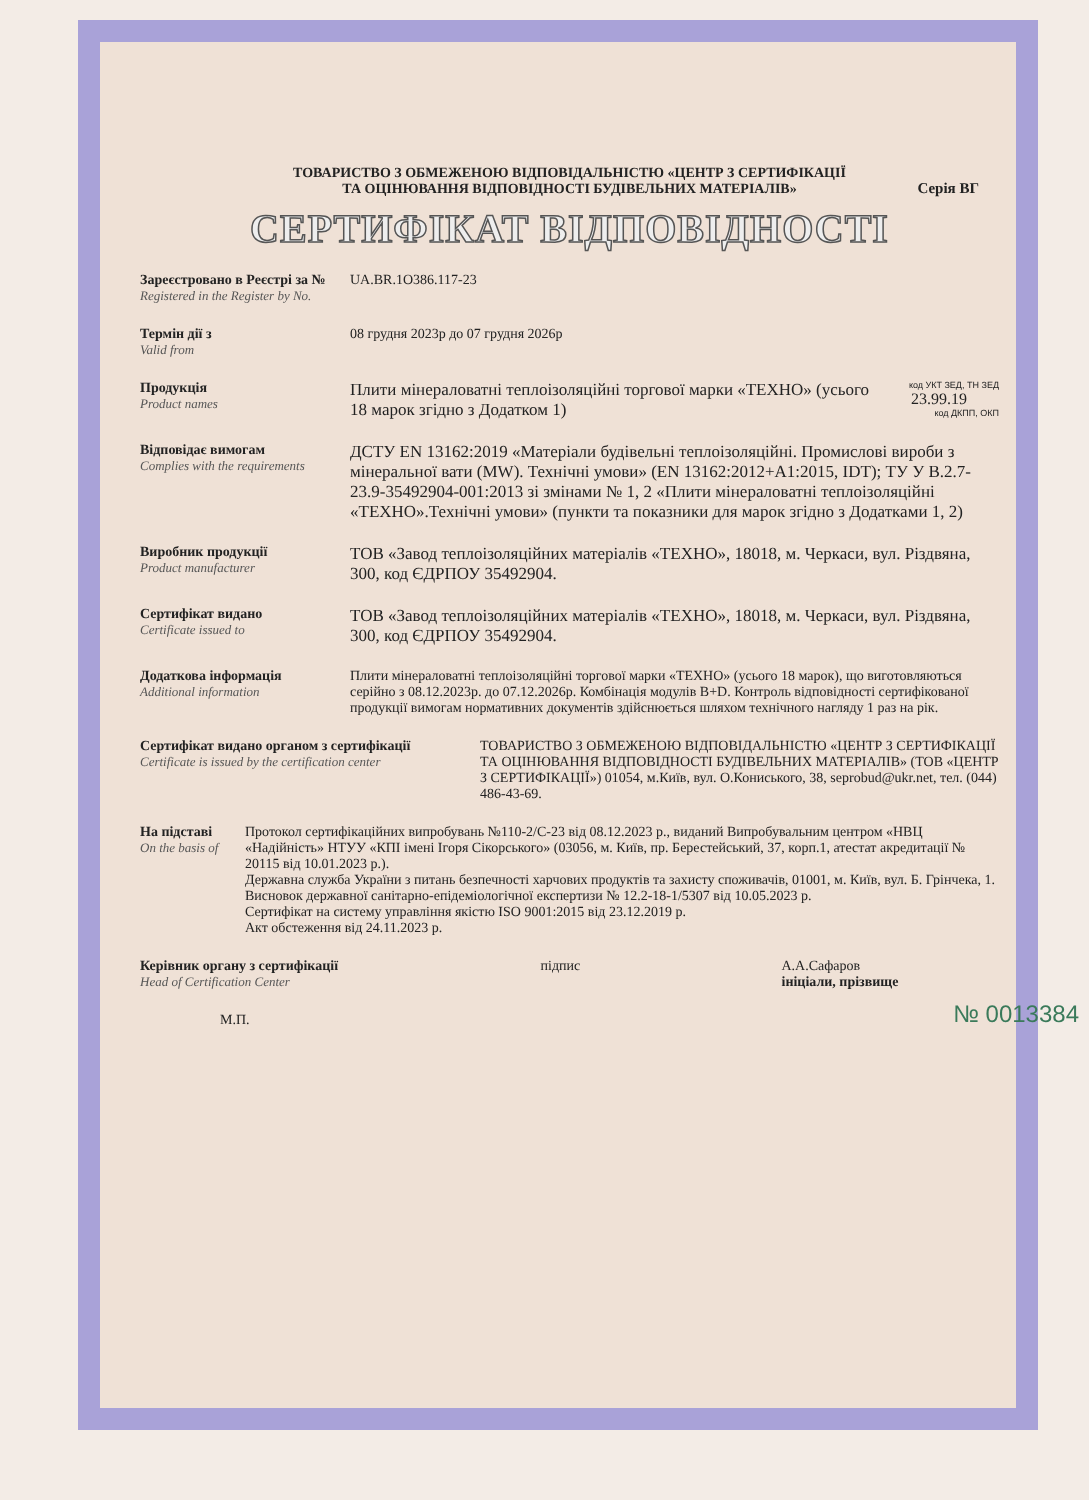ТОВАРИСТВО З ОБМЕЖЕНОЮ ВІДПОВІДАЛЬНІСТЮ «ЦЕНТР З СЕРТИФІКАЦІЇ
ТА ОЦІНЮВАННЯ ВІДПОВІДНОСТІ БУДІВЕЛЬНИХ МАТЕРІАЛІВ»
Серія ВГ
СЕРТИФІКАТ ВІДПОВІДНОСТІ
Зареєстровано в Реєстрі за №
Registered in the Register by No.
UA.BR.1O386.117-23
Термін дії з
Valid from
08 грудня 2023р до 07 грудня 2026р
Продукція
Product names
Плити мінераловатні теплоізоляційні торгової марки «ТЕХНО» (усього 18 марок згідно з Додатком 1)
код УКТ ЗЕД, ТН ЗЕД
23.99.19
код ДКПП, ОКП
Відповідає вимогам
Complies with the requirements
ДСТУ EN 13162:2019 «Матеріали будівельні теплоізоляційні. Промислові вироби з мінеральної вати (MW). Технічні умови» (EN 13162:2012+А1:2015, IDT); ТУ У В.2.7-23.9-35492904-001:2013 зі змінами № 1, 2 «Плити мінераловатні теплоізоляційні «ТЕХНО».Технічні умови» (пункти та показники для марок згідно з Додатками 1, 2)
Виробник продукції
Product manufacturer
ТОВ «Завод теплоізоляційних матеріалів «ТЕХНО», 18018, м. Черкаси, вул. Різдвяна, 300, код ЄДРПОУ 35492904.
Сертифікат видано
Certificate issued to
ТОВ «Завод теплоізоляційних матеріалів «ТЕХНО», 18018, м. Черкаси, вул. Різдвяна, 300, код ЄДРПОУ 35492904.
Додаткова інформація
Additional information
Плити мінераловатні теплоізоляційні торгової марки «ТЕХНО» (усього 18 марок), що виготовляються серійно з 08.12.2023р. до 07.12.2026р. Комбінація модулів В+D. Контроль відповідності сертифікованої продукції вимогам нормативних документів здійснюється шляхом технічного нагляду 1 раз на рік.
Сертифікат видано органом з сертифікації
Certificate is issued by the certification center
ТОВАРИСТВО З ОБМЕЖЕНОЮ ВІДПОВІДАЛЬНІСТЮ «ЦЕНТР З СЕРТИФІКАЦІЇ ТА ОЦІНЮВАННЯ ВІДПОВІДНОСТІ БУДІВЕЛЬНИХ МАТЕРІАЛІВ» (ТОВ «ЦЕНТР З СЕРТИФІКАЦІЇ») 01054, м.Київ, вул. О.Кониського, 38, seprobud@ukr.net, тел. (044) 486-43-69.
На підставі
On the basis of
Протокол сертифікаційних випробувань №110-2/С-23 від 08.12.2023 р., виданий Випробувальним центром «НВЦ «Надійність» НТУУ «КПІ імені Ігоря Сікорського» (03056, м. Київ, пр. Берестейський, 37, корп.1, атестат акредитації № 20115 від 10.01.2023 р.).
Державна служба України з питань безпечності харчових продуктів та захисту споживачів, 01001, м. Київ, вул. Б. Грінчека, 1. Висновок державної санітарно-епідеміологічної експертизи № 12.2-18-1/5307 від 10.05.2023 р.
Сертифікат на систему управління якістю ISO 9001:2015 від 23.12.2019 р.
Акт обстеження від 24.11.2023 р.
Керівник органу з сертифікації
Head of Certification Center
підпис А.А.Сафаров
ініціали, прізвище
М.П.
№ 0013384